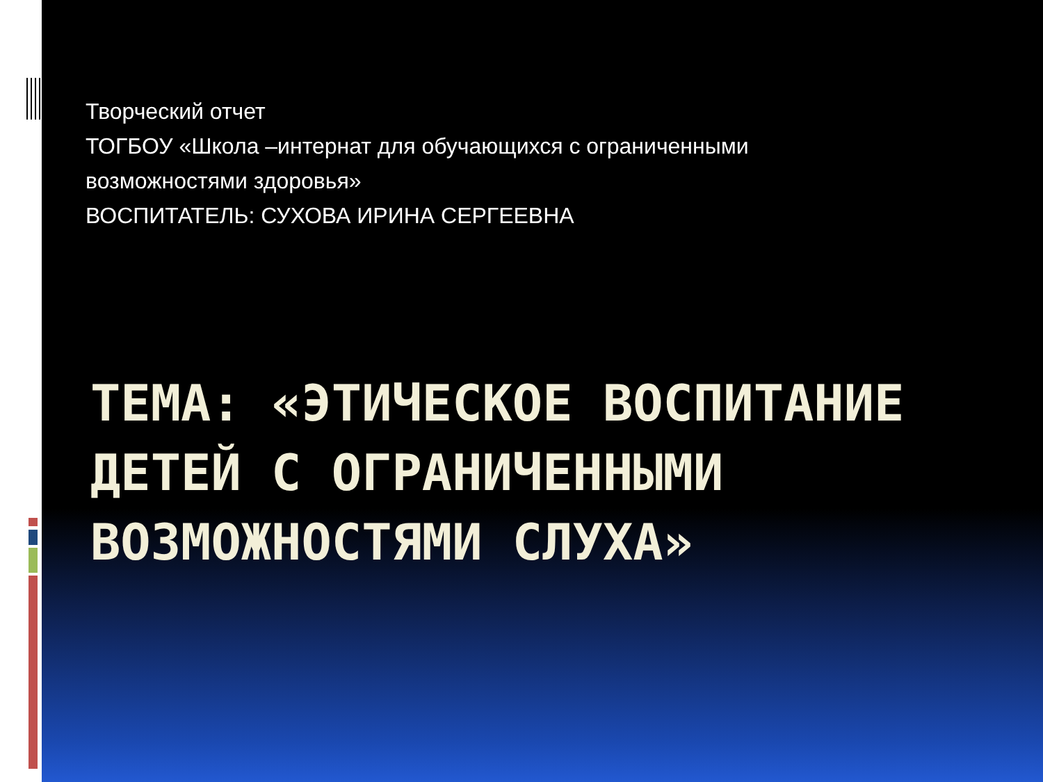Творческий отчет
ТОГБОУ «Школа –интернат для обучающихся с ограниченными
возможностями здоровья»
ВОСПИТАТЕЛЬ: СУХОВА ИРИНА СЕРГЕЕВНА
ТЕМА: «ЭТИЧЕСКОЕ ВОСПИТАНИЕ ДЕТЕЙ С ОГРАНИЧЕННЫМИ ВОЗМОЖНОСТЯМИ СЛУХА»